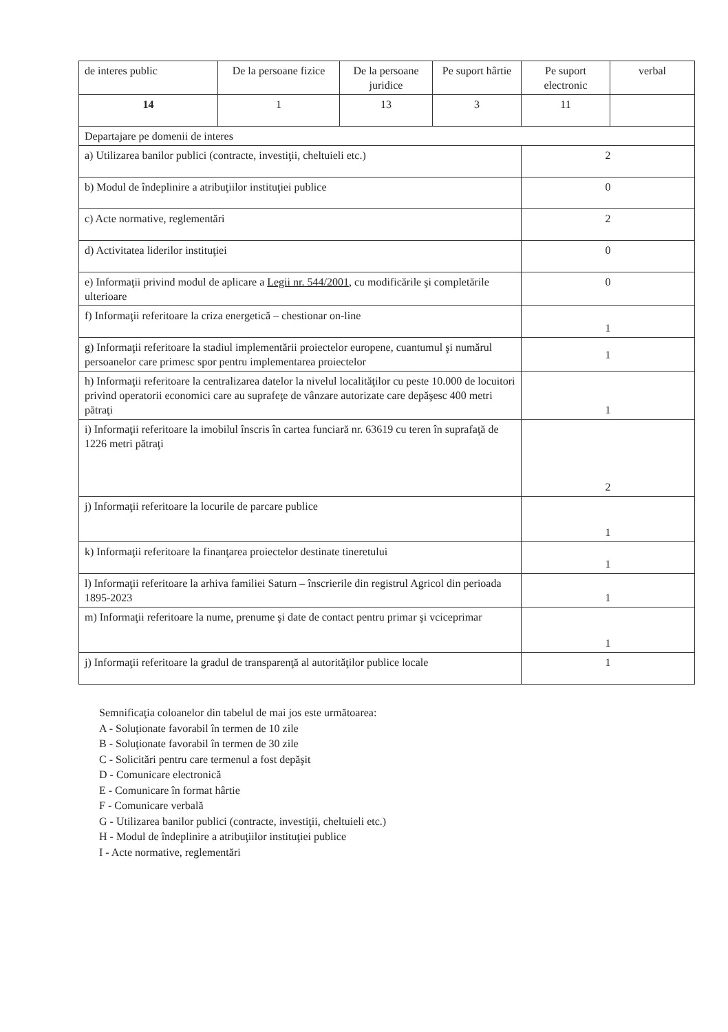| de interes public | De la persoane fizice | De la persoane juridice | Pe suport hârtie | Pe suport electronic | verbal |
| 14 | 1 | 13 | 3 | 11 | |
| Departajare pe domenii de interes | | | | | |
| a) Utilizarea banilor publici (contracte, investiţii, cheltuieli etc.) | | | | 2 | |
| b) Modul de îndeplinire a atribuţiilor instituţiei publice | | | | 0 | |
| c) Acte normative, reglementări | | | | 2 | |
| d) Activitatea liderilor instituţiei | | | | 0 | |
| e) Informaţii privind modul de aplicare a Legii nr. 544/2001 , cu modificările şi completările ulterioare | | | | 0 | |
| f) Informaţii referitoare la criza energetică – chestionar on-line | | | | 1 | |
| g) Informaţii referitoare la stadiul implementării proiectelor europene, cuantumul şi numărul persoanelor care primesc spor pentru implementarea proiectelor | | | | 1 | |
| h) Informaţii referitoare la centralizarea datelor la nivelul localităţilor cu peste 10.000 de locuitori privind operatorii economici care au suprafeţe de vânzare autorizate care depăşesc 400 metri pătraţi | | | | 1 | |
| i) Informaţii referitoare la imobilul înscris în cartea funciară nr. 63619 cu teren în suprafaţă de 1226 metri pătraţi | | | | 2 | |
| j) Informaţii referitoare la locurile de parcare publice | | | | 1 | |
| k) Informaţii referitoare la finanţarea proiectelor destinate tineretului | | | | 1 | |
| l) Informaţii referitoare la arhiva familiei Saturn – înscrierile din registrul Agricol din perioada 1895-2023 | | | | 1 | |
| m) Informaţii referitoare la nume, prenume şi date de contact pentru primar şi vciceprimar | | | | 1 | |
| j) Informaţii referitoare la gradul de transparenţă al autorităţilor publice locale | | | | 1 | |
Semnificaţia coloanelor din tabelul de mai jos este următoarea:
A - Soluţionate favorabil în termen de 10 zile
B - Soluţionate favorabil în termen de 30 zile
C - Solicitări pentru care termenul a fost depăşit
D - Comunicare electronică
E - Comunicare în format hârtie
F - Comunicare verbală
G - Utilizarea banilor publici (contracte, investiţii, cheltuieli etc.)
H - Modul de îndeplinire a atribuţiilor instituţiei publice
I - Acte normative, reglementări